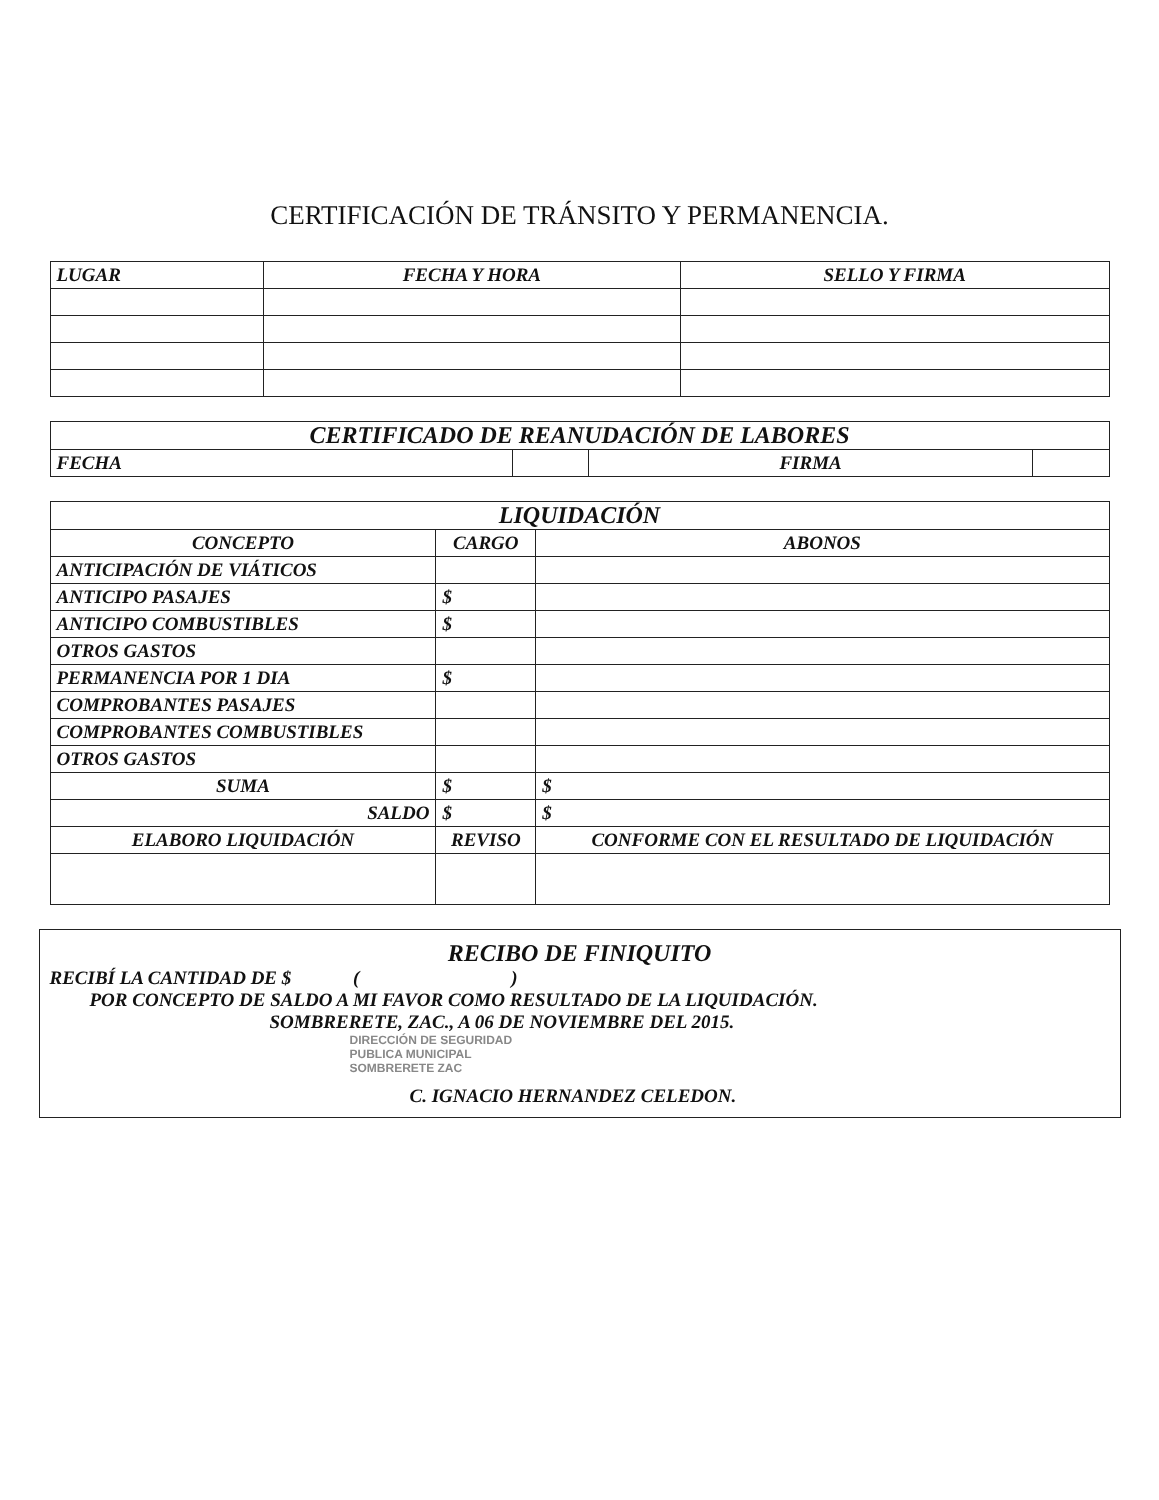CERTIFICACIÓN DE TRÁNSITO Y PERMANENCIA.
| LUGAR | FECHA Y HORA | SELLO Y FIRMA |
| --- | --- | --- |
| CERTIFICADO DE REANUDACIÓN DE LABORES | | | |
| --- | --- | --- | --- |
| FECHA | | FIRMA | |
| LIQUIDACIÓN | | |
| --- | --- | --- |
| CONCEPTO | CARGO | ABONOS |
| ANTICIPACIÓN DE VIÁTICOS | | |
| ANTICIPO PASAJES | $ | |
| ANTICIPO COMBUSTIBLES | $ | |
| OTROS GASTOS | | |
| PERMANENCIA POR 1 DIA | $ | |
| COMPROBANTES PASAJES | | |
| COMPROBANTES COMBUSTIBLES | | |
| OTROS GASTOS | | |
| SUMA | $ | $ |
| SALDO | $ | $ |
| ELABORO LIQUIDACIÓN | REVISO | CONFORME CON EL RESULTADO DE LIQUIDACIÓN |
RECIBO DE FINIQUITO
RECIBÍ LA CANTIDAD DE $ ( )
POR CONCEPTO DE SALDO A MI FAVOR COMO RESULTADO DE LA LIQUIDACIÓN.
SOMBRERETE, ZAC., A 06 DE NOVIEMBRE DEL 2015.
DIRECCIÓN DE SEGURIDAD
PUBLICA MUNICIPAL
SOMBRERETE ZAC
C. IGNACIO HERNANDEZ CELEDON.